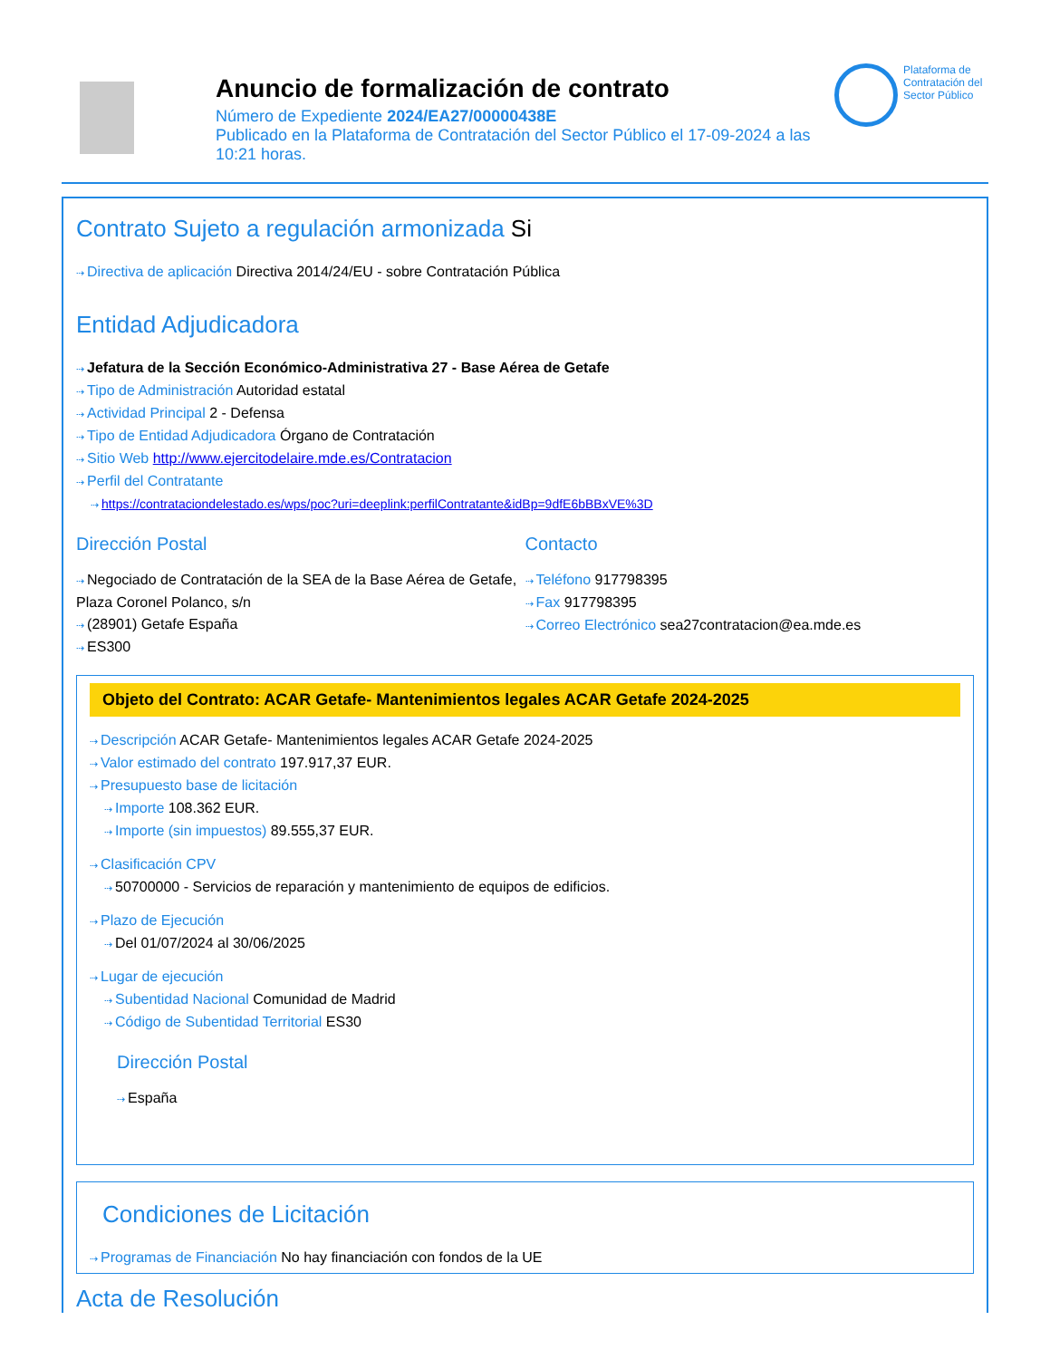Anuncio de formalización de contrato
Número de Expediente 2024/EA27/00000438E
Publicado en la Plataforma de Contratación del Sector Público el 17-09-2024 a las 10:21 horas.
Plataforma de Contratación del Sector Público
Contrato Sujeto a regulación armonizada Si
Directiva de aplicación Directiva 2014/24/EU - sobre Contratación Pública
Entidad Adjudicadora
Jefatura de la Sección Económico-Administrativa 27 - Base Aérea de Getafe
Tipo de Administración Autoridad estatal
Actividad Principal 2 - Defensa
Tipo de Entidad Adjudicadora Órgano de Contratación
Sitio Web http://www.ejercitodelaire.mde.es/Contratacion
Perfil del Contratante
https://contrataciondelestado.es/wps/poc?uri=deeplink:perfilContratante&idBp=9dfE6bBBxVE%3D
Dirección Postal
Negociado de Contratación de la SEA de la Base Aérea de Getafe, Plaza Coronel Polanco, s/n
(28901) Getafe España
ES300
Contacto
Teléfono 917798395
Fax 917798395
Correo Electrónico sea27contratacion@ea.mde.es
Objeto del Contrato: ACAR Getafe- Mantenimientos legales ACAR Getafe 2024-2025
Descripción ACAR Getafe- Mantenimientos legales ACAR Getafe 2024-2025
Valor estimado del contrato 197.917,37 EUR.
Presupuesto base de licitación
Importe 108.362 EUR.
Importe (sin impuestos) 89.555,37 EUR.
Clasificación CPV
50700000 - Servicios de reparación y mantenimiento de equipos de edificios.
Plazo de Ejecución
Del 01/07/2024 al 30/06/2025
Lugar de ejecución
Subentidad Nacional Comunidad de Madrid
Código de Subentidad Territorial ES30
Dirección Postal
España
Condiciones de Licitación
Programas de Financiación No hay financiación con fondos de la UE
Acta de Resolución